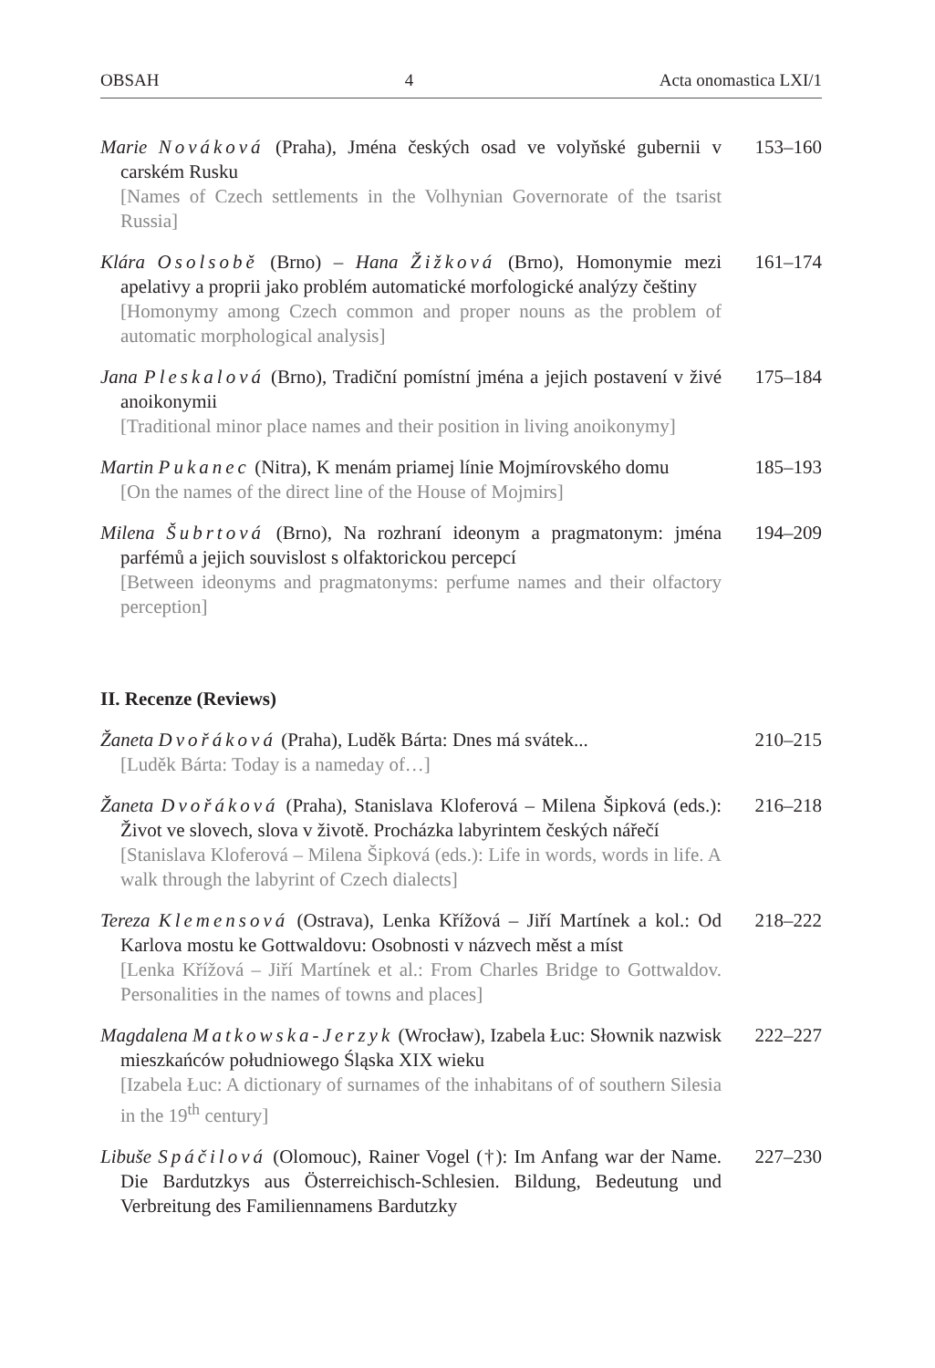OBSAH 4 Acta onomastica LXI/1
Marie Nováková (Praha), Jména českých osad ve volyňské gubernii v carském Rusku
[Names of Czech settlements in the Volhynian Governorate of the tsarist Russia]
153–160
Klára Osolsobě (Brno) – Hana Žižková (Brno), Homonymie mezi apelativy a proprii jako problém automatické morfologické analýzy češtiny
[Homonymy among Czech common and proper nouns as the problem of automatic morphological analysis]
161–174
Jana Pleskalová (Brno), Tradiční pomístní jména a jejich postavení v živé anoikonymii
[Traditional minor place names and their position in living anoikonymy]
175–184
Martin Pukanec (Nitra), K menám priamej línie Mojmírovského domu
[On the names of the direct line of the House of Mojmirs]
185–193
Milena Šubrtová (Brno), Na rozhraní ideonym a pragmatonym: jména parfémů a jejich souvislost s olfaktorickou percepcí
[Between ideonyms and pragmatonyms: perfume names and their olfactory perception]
194–209
II. Recenze (Reviews)
Žaneta Dvořáková (Praha), Luděk Bárta: Dnes má svátek...
[Luděk Bárta: Today is a nameday of…]
210–215
Žaneta Dvořáková (Praha), Stanislava Kloferová – Milena Šipková (eds.): Život ve slovech, slova v životě. Procházka labyrintem českých nářečí
[Stanislava Kloferová – Milena Šipková (eds.): Life in words, words in life. A walk through the labyrint of Czech dialects]
216–218
Tereza Klemensová (Ostrava), Lenka Křížová – Jiří Martínek a kol.: Od Karlova mostu ke Gottwaldovu: Osobnosti v názvech měst a míst
[Lenka Křížová – Jiří Martínek et al.: From Charles Bridge to Gottwaldov. Personalities in the names of towns and places]
218–222
Magdalena Matkowska-Jerzyk (Wrocław), Izabela Łuc: Słownik nazwisk mieszkańców południowego Śląska XIX wieku
[Izabela Łuc: A dictionary of surnames of the inhabitans of of southern Silesia in the 19<sup>th</sup> century]
222–227
Libuše Spáčilová (Olomouc), Rainer Vogel (†): Im Anfang war der Name. Die Bardutzkys aus Österreichisch-Schlesien. Bildung, Bedeutung und Verbreitung des Familiennamens Bardutzky
227–230